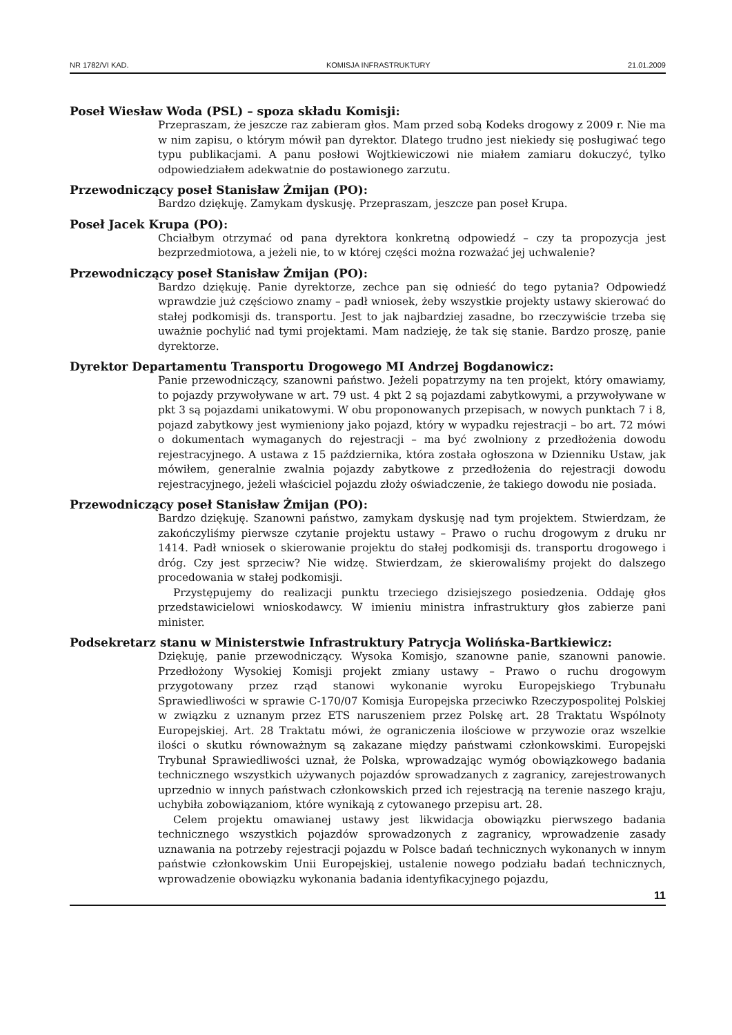NR 1782/VI KAD. KOMISJA INFRASTRUKTURY 21.01.2009
Poseł Wiesław Woda (PSL) – spoza składu Komisji:
Przepraszam, że jeszcze raz zabieram głos. Mam przed sobą Kodeks drogowy z 2009 r. Nie ma w nim zapisu, o którym mówił pan dyrektor. Dlatego trudno jest niekiedy się posługiwać tego typu publikacjami. A panu posłowi Wojtkiewiczowi nie miałem zamiaru dokuczyć, tylko odpowiedziałem adekwatnie do postawionego zarzutu.
Przewodniczący poseł Stanisław Żmijan (PO):
Bardzo dziękuję. Zamykam dyskusję. Przepraszam, jeszcze pan poseł Krupa.
Poseł Jacek Krupa (PO):
Chciałbym otrzymać od pana dyrektora konkretną odpowiedź – czy ta propozycja jest bezprzedmiotowa, a jeżeli nie, to w której części można rozważać jej uchwalenie?
Przewodniczący poseł Stanisław Żmijan (PO):
Bardzo dziękuję. Panie dyrektorze, zechce pan się odnieść do tego pytania? Odpowiedź wprawdzie już częściowo znamy – padł wniosek, żeby wszystkie projekty ustawy skierować do stałej podkomisji ds. transportu. Jest to jak najbardziej zasadne, bo rzeczywiście trzeba się uważnie pochylić nad tymi projektami. Mam nadzieję, że tak się stanie. Bardzo proszę, panie dyrektorze.
Dyrektor Departamentu Transportu Drogowego MI Andrzej Bogdanowicz:
Panie przewodniczący, szanowni państwo. Jeżeli popatrzymy na ten projekt, który omawiamy, to pojazdy przywoływane w art. 79 ust. 4 pkt 2 są pojazdami zabytkowymi, a przywoływane w pkt 3 są pojazdami unikatowymi. W obu proponowanych przepisach, w nowych punktach 7 i 8, pojazd zabytkowy jest wymieniony jako pojazd, który w wypadku rejestracji – bo art. 72 mówi o dokumentach wymaganych do rejestracji – ma być zwolniony z przedłożenia dowodu rejestracyjnego. A ustawa z 15 października, która została ogłoszona w Dzienniku Ustaw, jak mówiłem, generalnie zwalnia pojazdy zabytkowe z przedłożenia do rejestracji dowodu rejestracyjnego, jeżeli właściciel pojazdu złoży oświadczenie, że takiego dowodu nie posiada.
Przewodniczący poseł Stanisław Żmijan (PO):
Bardzo dziękuję. Szanowni państwo, zamykam dyskusję nad tym projektem. Stwierdzam, że zakończyliśmy pierwsze czytanie projektu ustawy – Prawo o ruchu drogowym z druku nr 1414. Padł wniosek o skierowanie projektu do stałej podkomisji ds. transportu drogowego i dróg. Czy jest sprzeciw? Nie widzę. Stwierdzam, że skierowaliśmy projekt do dalszego procedowania w stałej podkomisji.
Przystępujemy do realizacji punktu trzeciego dzisiejszego posiedzenia. Oddaję głos przedstawicielowi wnioskodawcy. W imieniu ministra infrastruktury głos zabierze pani minister.
Podsekretarz stanu w Ministerstwie Infrastruktury Patrycja Wolińska-Bartkiewicz:
Dziękuję, panie przewodniczący. Wysoka Komisjo, szanowne panie, szanowni panowie. Przedłożony Wysokiej Komisji projekt zmiany ustawy – Prawo o ruchu drogowym przygotowany przez rząd stanowi wykonanie wyroku Europejskiego Trybunału Sprawiedliwości w sprawie C-170/07 Komisja Europejska przeciwko Rzeczypospolitej Polskiej w związku z uznanym przez ETS naruszeniem przez Polskę art. 28 Traktatu Wspólnoty Europejskiej. Art. 28 Traktatu mówi, że ograniczenia ilościowe w przywozie oraz wszelkie ilości o skutku równoważnym są zakazane między państwami członkowskimi. Europejski Trybunał Sprawiedliwości uznał, że Polska, wprowadzając wymóg obowiązkowego badania technicznego wszystkich używanych pojazdów sprowadzanych z zagranicy, zarejestrowanych uprzednio w innych państwach członkowskich przed ich rejestracją na terenie naszego kraju, uchybiła zobowiązaniom, które wynikają z cytowanego przepisu art. 28.
Celem projektu omawianej ustawy jest likwidacja obowiązku pierwszego badania technicznego wszystkich pojazdów sprowadzonych z zagranicy, wprowadzenie zasady uznawania na potrzeby rejestracji pojazdu w Polsce badań technicznych wykonanych w innym państwie członkowskim Unii Europejskiej, ustalenie nowego podziału badań technicznych, wprowadzenie obowiązku wykonania badania identyfikacyjnego pojazdu,
11